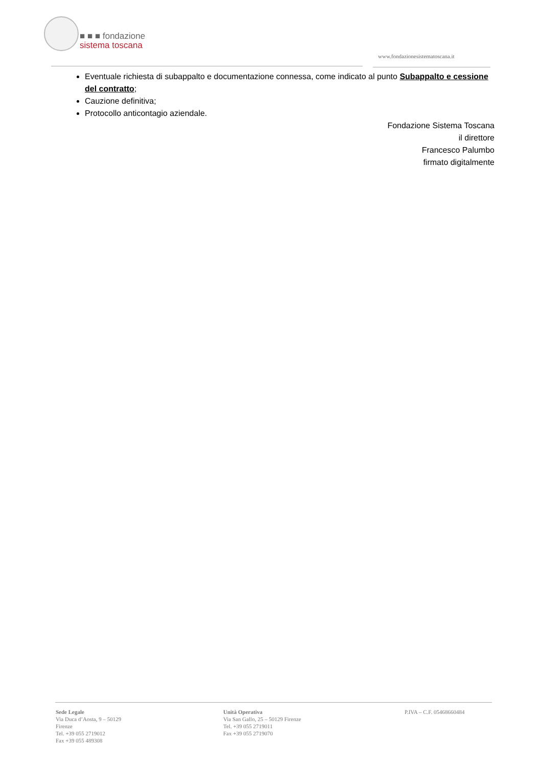■ ■ ■ fondazione
sistema toscana
www.fondazionesistematoscana.it
Eventuale richiesta di subappalto e documentazione connessa, come indicato al punto Subappalto e cessione del contratto;
Cauzione definitiva;
Protocollo anticontagio aziendale.
Fondazione Sistema Toscana
il direttore
Francesco Palumbo
firmato digitalmente
Sede Legale
Via Duca d’Aosta, 9 – 50129
Firenze
Tel. +39 055 2719012
Fax +39 055 489308
Unità Operativa
Via San Gallo, 25 – 50129 Firenze
Tel. +39 055 2719011
Fax +39 055 2719070
P.IVA – C.F. 05468660484